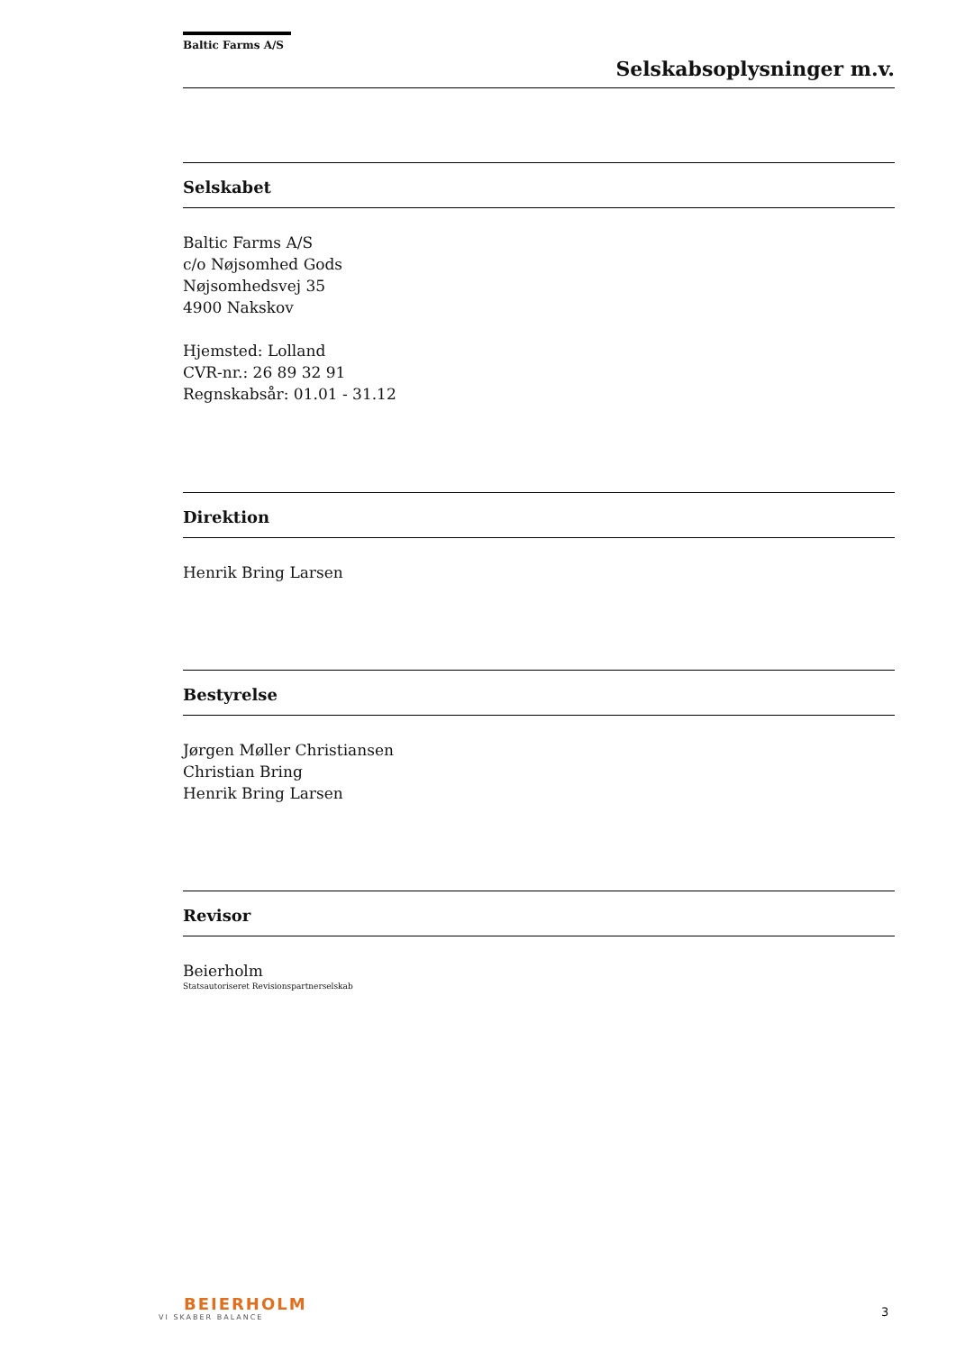Baltic Farms A/S
Selskabsoplysninger m.v.
Selskabet
Baltic Farms A/S
c/o Nøjsomhed Gods
Nøjsomhedsvej 35
4900 Nakskov
Hjemsted: Lolland
CVR-nr.: 26 89 32 91
Regnskabsår: 01.01 - 31.12
Direktion
Henrik Bring Larsen
Bestyrelse
Jørgen Møller Christiansen
Christian Bring
Henrik Bring Larsen
Revisor
Beierholm
Statsautoriseret Revisionspartnerselskab
BEIERHOLM
VI SKABER BALANCE
3